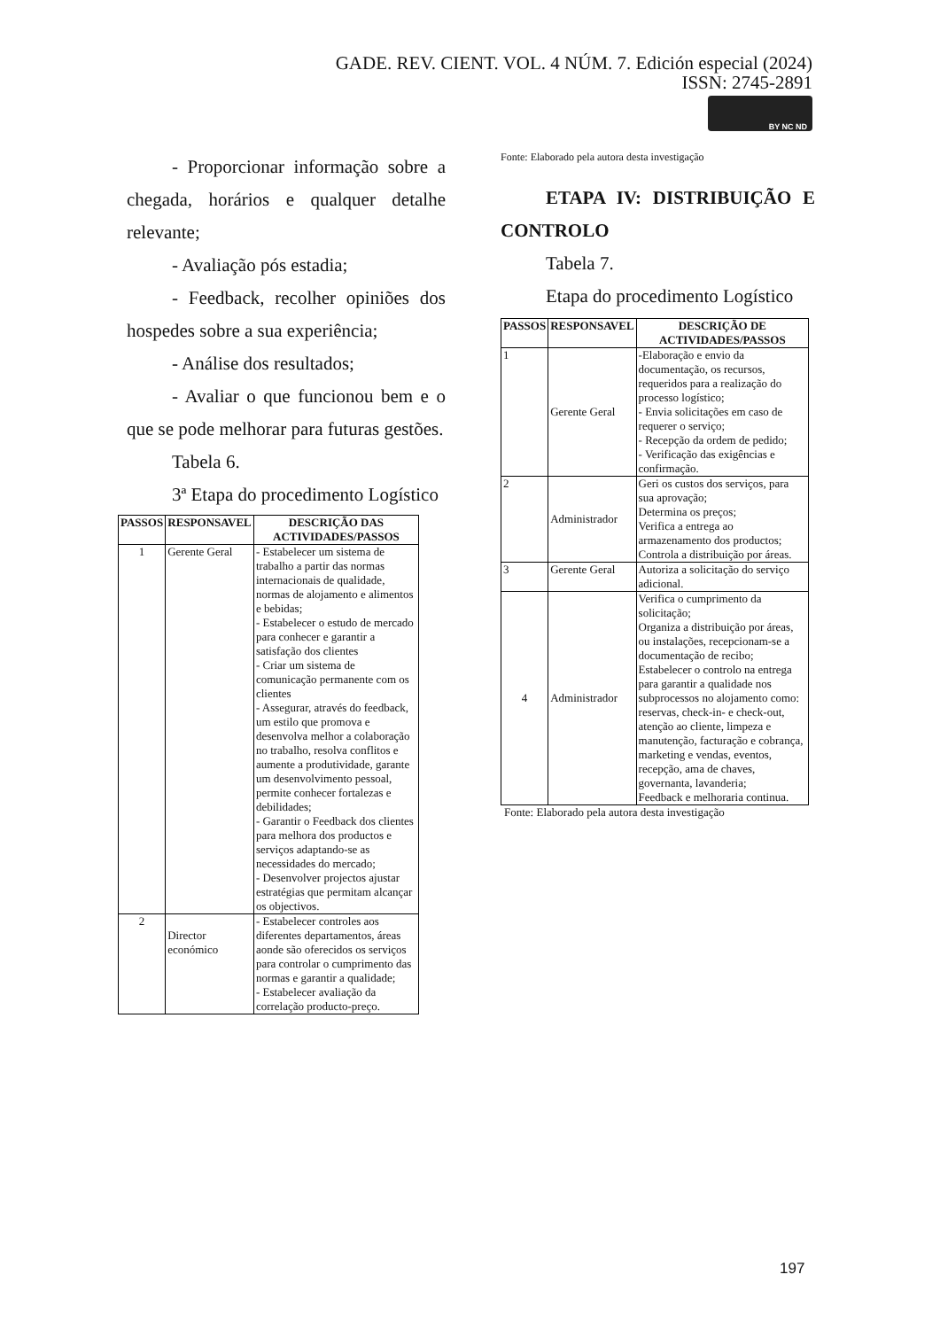GADE. REV. CIENT. VOL. 4 NÚM. 7. Edición especial (2024)
ISSN: 2745-2891
BY NC ND
- Proporcionar informação sobre a chegada, horários e qualquer detalhe relevante;
- Avaliação pós estadia;
- Feedback, recolher opiniões dos hospedes sobre a sua experiência;
- Análise dos resultados;
- Avaliar o que funcionou bem e o que se pode melhorar para futuras gestões.
Tabela 6.
3ª Etapa do procedimento Logístico
| PASSOS | RESPONSAVEL | DESCRIÇÃO DAS ACTIVIDADES/PASSOS |
| --- | --- | --- |
| 1 | Gerente Geral | - Estabelecer um sistema de trabalho a partir das normas internacionais de qualidade, normas de alojamento e alimentos e bebidas; - Estabelecer o estudo de mercado para conhecer e garantir a satisfação dos clientes - Criar um sistema de comunicação permanente com os clientes - Assegurar, através do feedback, um estilo que promova e desenvolva melhor a colaboração no trabalho, resolva conflitos e aumente a produtividade, garante um desenvolvimento pessoal, permite conhecer fortalezas e debilidades; - Garantir o Feedback dos clientes para melhora dos productos e serviços adaptando-se as necessidades do mercado; - Desenvolver projectos ajustar estratégias que permitam alcançar os objectivos. |
| 2 | Director económico | - Estabelecer controles aos diferentes departamentos, áreas aonde são oferecidos os serviços para controlar o cumprimento das normas e garantir a qualidade; - Estabelecer avaliação da correlação producto-preço. |
Fonte: Elaborado pela autora desta investigação
ETAPA IV: DISTRIBUIÇÃO E CONTROLO
Tabela 7.
Etapa do procedimento Logístico
| PASSOS | RESPONSAVEL | DESCRIÇÃO DE ACTIVIDADES/PASSOS |
| --- | --- | --- |
| 1 | Gerente Geral | -Elaboração e envio da documentação, os recursos, requeridos para a realização do processo logístico; - Envia solicitações em caso de requerer o serviço; - Recepção da ordem de pedido; - Verificação das exigências e confirmação. |
| 2 | Administrador | Geri os custos dos serviços, para sua aprovação; Determina os preços; Verifica a entrega ao armazenamento dos productos; Controla a distribuição por áreas. |
| 3 | Gerente Geral | Autoriza a solicitação do serviço adicional. |
| 4 | Administrador | Verifica o cumprimento da solicitação; Organiza a distribuição por áreas, ou instalações, recepcionam-se a documentação de recibo; Estabelecer o controlo na entrega para garantir a qualidade nos subprocessos no alojamento como: reservas, check-in- e check-out, atenção ao cliente, limpeza e manutenção, facturação e cobrança, marketing e vendas, eventos, recepção, ama de chaves, governanta, lavanderia; Feedback e melhoraria continua. |
Fonte: Elaborado pela autora desta investigação
197